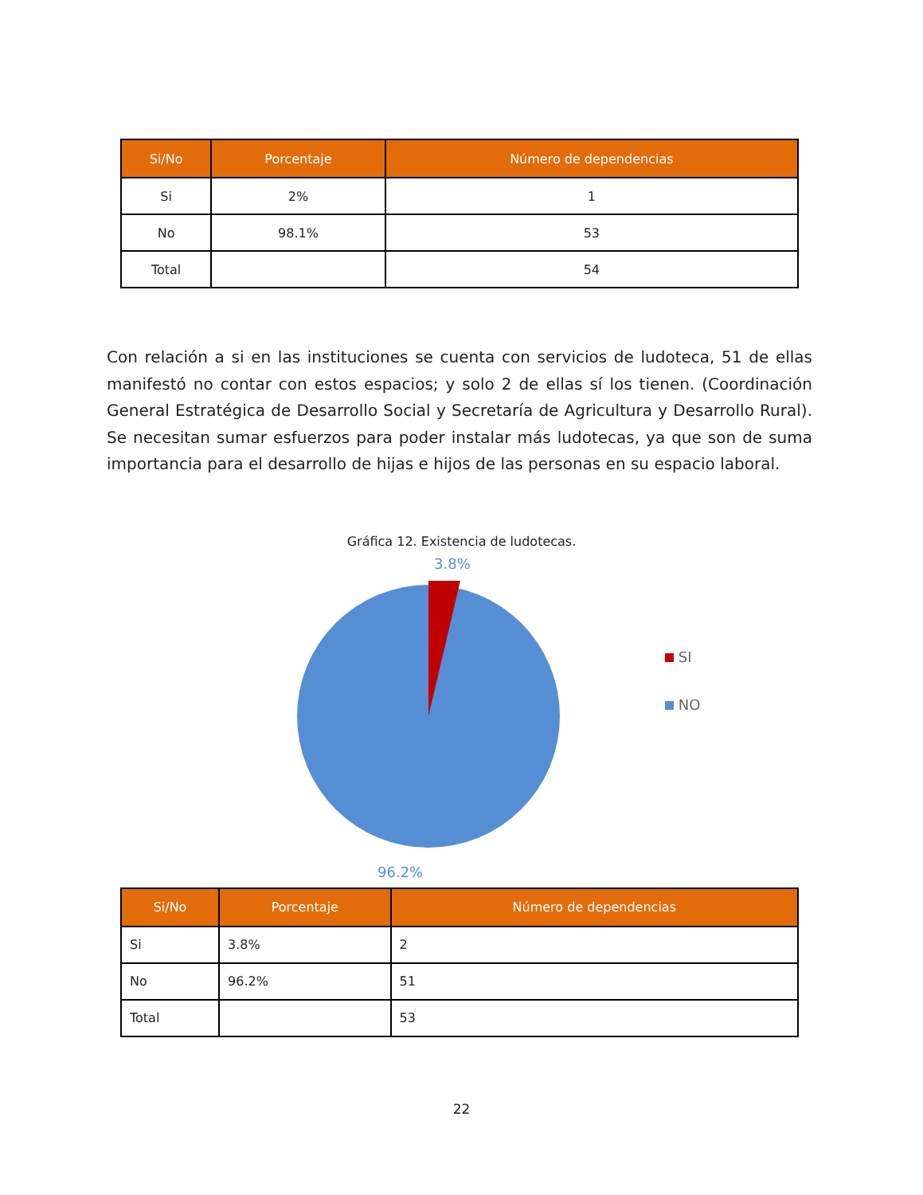| Si/No | Porcentaje | Número de dependencias |
| --- | --- | --- |
| Si | 2% | 1 |
| No | 98.1% | 53 |
| Total | | 54 |
Con relación a si en las instituciones se cuenta con servicios de ludoteca, 51 de ellas manifestó no contar con estos espacios; y solo 2 de ellas sí los tienen. (Coordinación General Estratégica de Desarrollo Social y Secretaría de Agricultura y Desarrollo Rural). Se necesitan sumar esfuerzos para poder instalar más ludotecas, ya que son de suma importancia para el desarrollo de hijas e hijos de las personas en su espacio laboral.
Gráfica 12. Existencia de ludotecas.
3.8%
SI
NO
96.2%
| Si/No | Porcentaje | Número de dependencias |
| --- | --- | --- |
| Si | 3.8% | 2 |
| No | 96.2% | 51 |
| Total | | 53 |
22